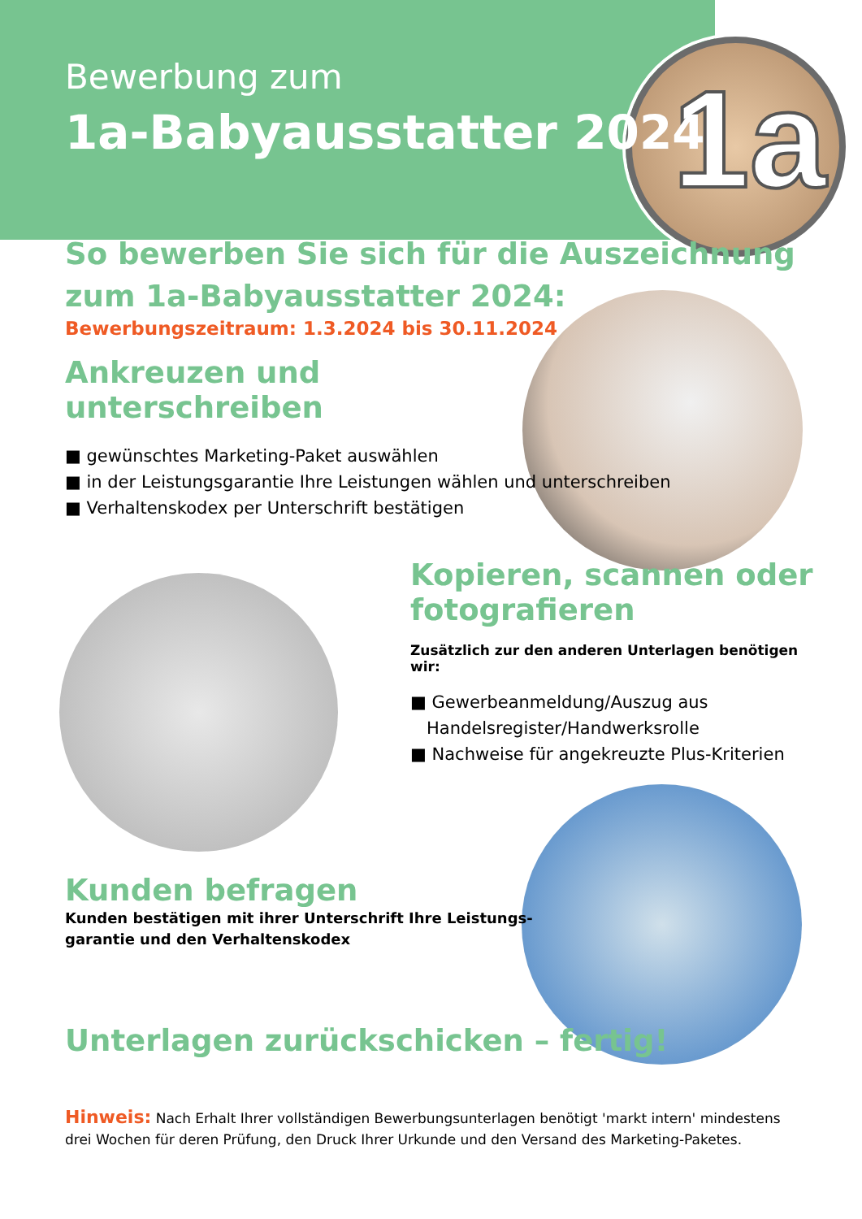1a
Bewerbung zum
1a-Babyausstatter 2024
So bewerben Sie sich für die Auszeichnung
zum 1a-Babyausstatter 2024:
Bewerbungszeitraum: 1.3.2024 bis 30.11.2024
Ankreuzen und
unterschreiben
■ gewünschtes Marketing-Paket auswählen
■ in der Leistungsgarantie Ihre Leistungen wählen und unterschreiben
■ Verhaltenskodex per Unterschrift bestätigen
Kopieren, scannen oder
fotografieren
Zusätzlich zur den anderen Unterlagen benötigen wir:
■ Gewerbeanmeldung/Auszug aus Handelsregister/Handwerksrolle
■ Nachweise für angekreuzte Plus-Kriterien
Kunden befragen
Kunden bestätigen mit ihrer Unterschrift Ihre Leistungs-
garantie und den Verhaltenskodex
Unterlagen zurückschicken – fertig!
Hinweis: Nach Erhalt Ihrer vollständigen Bewerbungsunterlagen benötigt 'markt intern' mindestens drei Wochen für deren Prüfung, den Druck Ihrer Urkunde und den Versand des Marketing-Paketes.